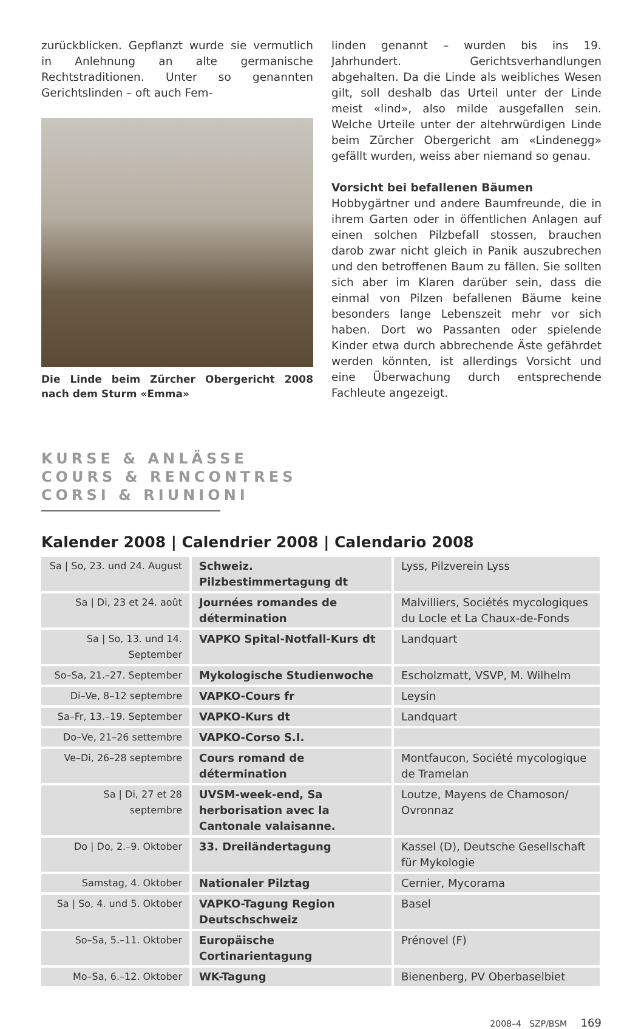zurückblicken. Gepflanzt wurde sie vermutlich in Anlehnung an alte germanische Rechtstraditionen. Unter so genannten Gerichtslinden – oft auch Fem-
Die Linde beim Zürcher Obergericht 2008 nach dem Sturm «Emma»
linden genannt – wurden bis ins 19. Jahrhundert. Gerichtsverhandlungen abgehalten. Da die Linde als weibliches Wesen gilt, soll deshalb das Urteil unter der Linde meist «lind», also milde ausgefallen sein. Welche Urteile unter der altehrwürdigen Linde beim Zürcher Obergericht am «Lindenegg» gefällt wurden, weiss aber niemand so genau.
Vorsicht bei befallenen Bäumen
Hobbygärtner und andere Baumfreunde, die in ihrem Garten oder in öffentlichen Anlagen auf einen solchen Pilzbefall stossen, brauchen darob zwar nicht gleich in Panik auszubrechen und den betroffenen Baum zu fällen. Sie sollten sich aber im Klaren darüber sein, dass die einmal von Pilzen befallenen Bäume keine besonders lange Lebenszeit mehr vor sich haben. Dort wo Passanten oder spielende Kinder etwa durch abbrechende Äste gefährdet werden könnten, ist allerdings Vorsicht und eine Überwachung durch entsprechende Fachleute angezeigt.
KURSE & ANLÄSSE
COURS & RENCONTRES
CORSI & RIUNIONI
Kalender 2008 | Calendrier 2008 | Calendario 2008
| Sa / So, 23. und 24. August | Schweiz. Pilzbestimmertagung dt | Lyss, Pilzverein Lyss |
| Sa / Di, 23 et 24. août | Journées romandes de détermination | Malvilliers, Sociétés mycologiques du Locle et La Chaux-de-Fonds |
| Sa / So, 13. und 14. September | VAPKO Spital-Notfall-Kurs dt | Landquart |
| So–Sa, 21.–27. September | Mykologische Studienwoche | Escholzmatt, VSVP, M. Wilhelm |
| Di–Ve, 8–12 septembre | VAPKO-Cours fr | Leysin |
| Sa–Fr, 13.–19. September | VAPKO-Kurs dt | Landquart |
| Do–Ve, 21–26 settembre | VAPKO-Corso S.I. | |
| Ve–Di, 26–28 septembre | Cours romand de détermination | Montfaucon, Société mycologique de Tramelan |
| Sa / Di, 27 et 28 septembre | UVSM-week-end, Sa herborisation avec la Cantonale valaisanne. | Loutze, Mayens de Chamoson/ Ovronnaz |
| Do / Do, 2.–9. Oktober | 33. Dreiländertagung | Kassel (D), Deutsche Gesellschaft für Mykologie |
| Samstag, 4. Oktober | Nationaler Pilztag | Cernier, Mycorama |
| Sa / So, 4. und 5. Oktober | VAPKO-Tagung Region Deutschschweiz | Basel |
| So–Sa, 5.–11. Oktober | Europäische Cortinarientagung | Prénovel (F) |
| Mo–Sa, 6.–12. Oktober | WK-Tagung | Bienenberg, PV Oberbaselbiet |
2008–4 SZP/BSM 169